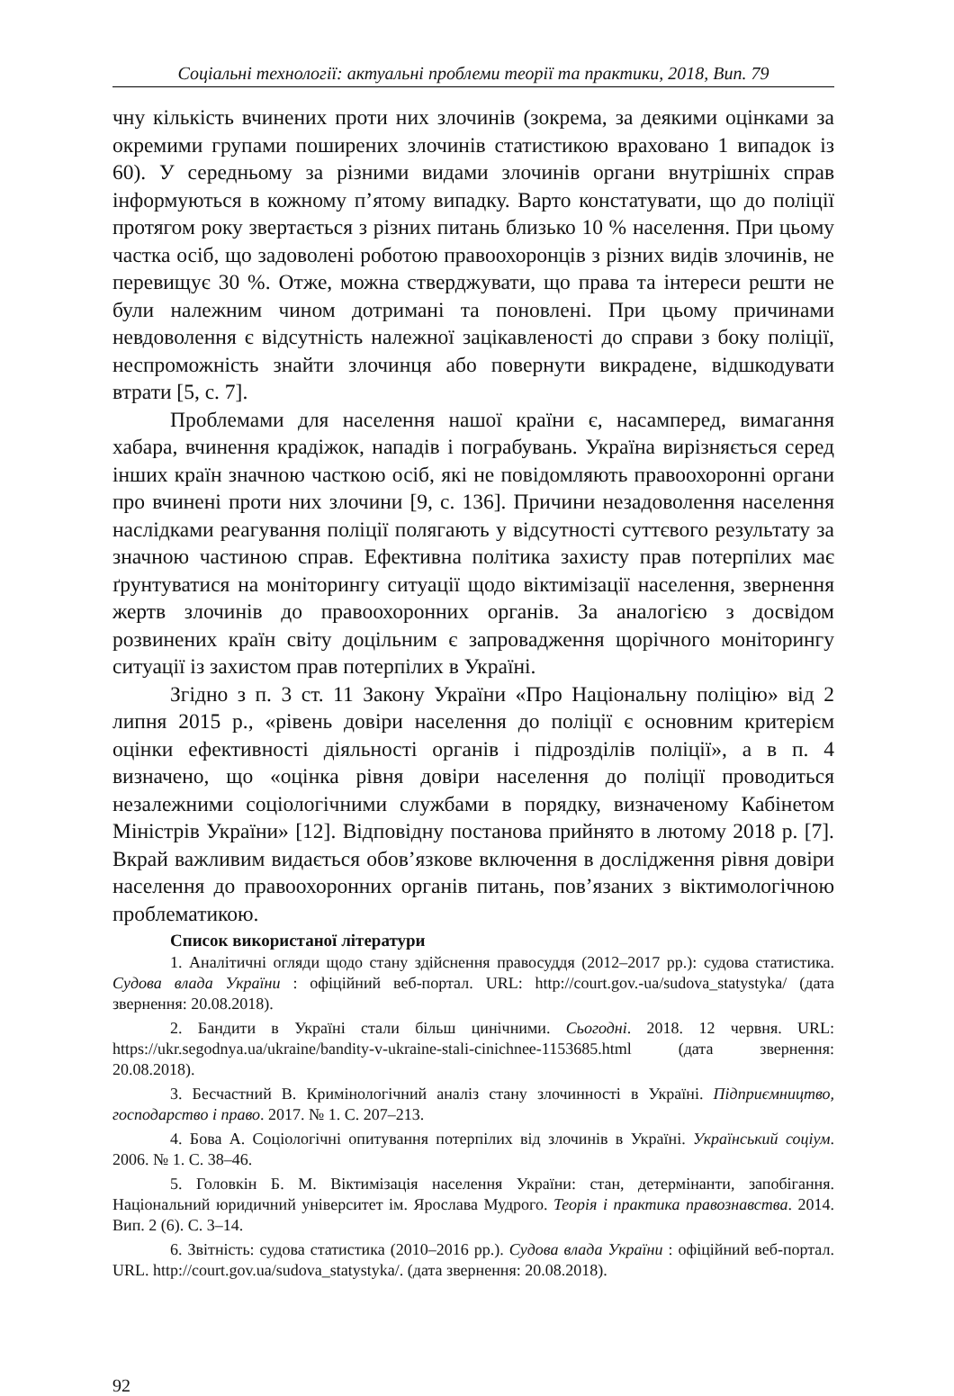Соціальні технології: актуальні проблеми теорії та практики, 2018, Вип. 79
чну кількість вчинених проти них злочинів (зокрема, за деякими оцінками за окремими групами поширених злочинів статистикою враховано 1 випадок із 60). У середньому за різними видами злочинів органи внутрішніх справ інформуються в кожному п’ятому випадку. Варто констатувати, що до поліції протягом року звертається з різних питань близько 10 % населення. При цьому частка осіб, що задоволені роботою правоохоронців з різних видів злочинів, не перевищує 30 %. Отже, можна стверджувати, що права та інтереси решти не були належним чином дотримані та поновлені. При цьому причинами невдоволення є відсутність належної зацікавленості до справи з боку поліції, неспроможність знайти злочинця або повернути викрадене, відшкодувати втрати [5, с. 7].
Проблемами для населення нашої країни є, насамперед, вимагання хабара, вчинення крадіжок, нападів і пограбувань. Україна вирізняється серед інших країн значною часткою осіб, які не повідомляють правоохоронні органи про вчинені проти них злочини [9, с. 136]. Причини незадоволення населення наслідками реагування поліції полягають у відсутності суттєвого результату за значною частиною справ. Ефективна політика захисту прав потерпілих має ґрунтуватися на моніторингу ситуації щодо віктимізації населення, звернення жертв злочинів до правоохоронних органів. За аналогією з досвідом розвинених країн світу доцільним є запровадження щорічного моніторингу ситуації із захистом прав потерпілих в Україні.
Згідно з п. 3 ст. 11 Закону України «Про Національну поліцію» від 2 липня 2015 р., «рівень довіри населення до поліції є основним критерієм оцінки ефективності діяльності органів і підрозділів поліції», а в п. 4 визначено, що «оцінка рівня довіри населення до поліції проводиться незалежними соціологічними службами в порядку, визначеному Кабінетом Міністрів України» [12]. Відповідну постанова прийнято в лютому 2018 р. [7]. Вкрай важливим видається обов’язкове включення в дослідження рівня довіри населення до правоохоронних органів питань, пов’язаних з віктимологічною проблематикою.
Список використаної літератури
1. Аналітичні огляди щодо стану здійснення правосуддя (2012–2017 рр.): судова статистика. Судова влада України : офіційний веб-портал. URL: http://court.gov.-ua/sudova_statystyka/ (дата звернення: 20.08.2018).
2. Бандити в Україні стали більш цинічними. Сьогодні. 2018. 12 червня. URL: https://ukr.segodnya.ua/ukraine/bandity-v-ukraine-stali-cinichnee-1153685.html (дата звернення: 20.08.2018).
3. Бесчастний В. Кримінологічний аналіз стану злочинності в Україні. Підприємництво, господарство і право. 2017. № 1. С. 207–213.
4. Бова А. Соціологічні опитування потерпілих від злочинів в Україні. Український соціум. 2006. № 1. С. 38–46.
5. Головкін Б. М. Віктимізація населення України: стан, детермінанти, запобігання. Національний юридичний університет ім. Ярослава Мудрого. Теорія і практика правознавства. 2014. Вип. 2 (6). С. 3–14.
6. Звітність: судова статистика (2010–2016 рр.). Судова влада України : офіційний веб-портал. URL. http://court.gov.ua/sudova_statystyka/. (дата звернення: 20.08.2018).
92